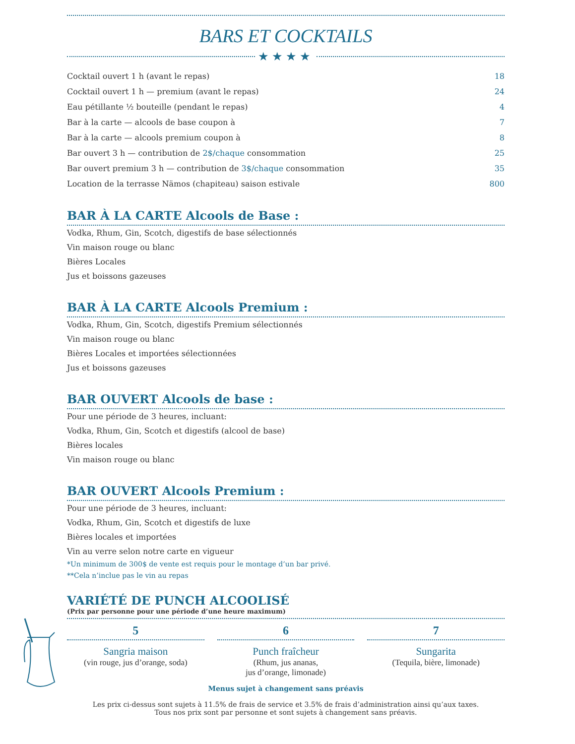BARS ET COCKTAILS
★★★★
| Cocktail ouvert 1 h (avant le repas) | 18 |
| Cocktail ouvert 1 h — premium (avant le repas) | 24 |
| Eau pétillante ½ bouteille (pendant le repas) | 4 |
| Bar à la carte — alcools de base coupon à | 7 |
| Bar à la carte — alcools premium coupon à | 8 |
| Bar ouvert 3 h — contribution de 2$/chaque consommation | 25 |
| Bar ouvert premium 3 h — contribution de 3$/chaque consommation | 35 |
| Location de la terrasse Nämos (chapiteau) saison estivale | 800 |
BAR À LA CARTE Alcools de Base :
Vodka, Rhum, Gin, Scotch, digestifs de base sélectionnés
Vin maison rouge ou blanc
Bières Locales
Jus et boissons gazeuses
BAR À LA CARTE Alcools Premium :
Vodka, Rhum, Gin, Scotch, digestifs Premium sélectionnés
Vin maison rouge ou blanc
Bières Locales et importées sélectionnées
Jus et boissons gazeuses
BAR OUVERT Alcools de base :
Pour une période de 3 heures, incluant:
Vodka, Rhum, Gin, Scotch et digestifs (alcool de base)
Bières locales
Vin maison rouge ou blanc
BAR OUVERT Alcools Premium :
Pour une période de 3 heures, incluant:
Vodka, Rhum, Gin, Scotch et digestifs de luxe
Bières locales et importées
Vin au verre selon notre carte en vigueur
*Un minimum de 300$ de vente est requis pour le montage d’un bar privé.
**Cela n’inclue pas le vin au repas
VARIÉTÉ DE PUNCH ALCOOLISÉ
(Prix par personne pour une période d’une heure maximum)
5
Sangria maison
(vin rouge, jus d’orange, soda)
6
Punch fraîcheur
(Rhum, jus ananas,
jus d’orange, limonade)
7
Sungarita
(Tequila, bière, limonade)
Menus sujet à changement sans préavis
Les prix ci-dessus sont sujets à 11.5% de frais de service et 3.5% de frais d’administration ainsi qu’aux taxes.
Tous nos prix sont par personne et sont sujets à changement sans préavis.